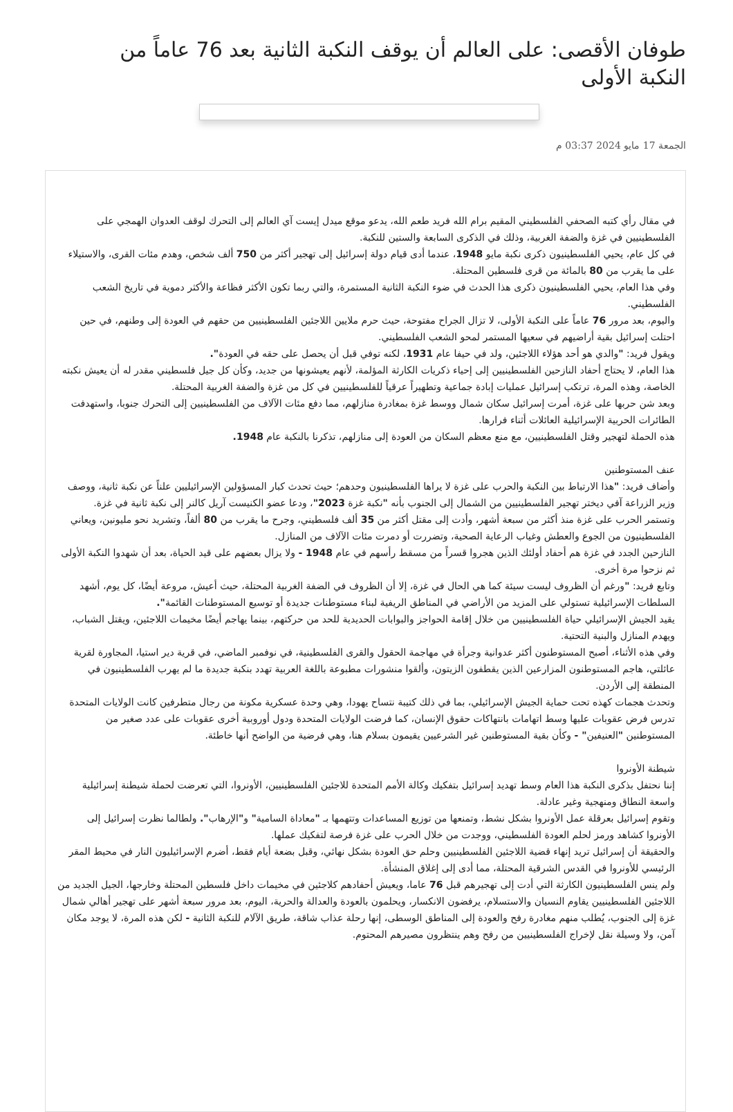طوفان الأقصى: على العالم أن يوقف النكبة الثانية بعد 76 عاماً من النكبة الأولى
الجمعة 17 مايو 2024 03:37 م
في مقال رأي كتبه الصحفي الفلسطيني المقيم برام الله فريد طعم الله، يدعو موقع ميدل إيست آي العالم إلى التحرك لوقف العدوان الهمجي على الفلسطينيين في غزة والضفة الغربية، وذلك في الذكرى السابعة والستين للنكبة.
في كل عام، يحيي الفلسطينيون ذكرى نكبة مايو 1948، عندما أدى قيام دولة إسرائيل إلى تهجير أكثر من 750 ألف شخص، وهدم مئات القرى، والاستيلاء على ما يقرب من 80 بالمائة من قرى فلسطين المحتلة.
وفي هذا العام، يحيي الفلسطينيون ذكرى هذا الحدث في ضوء النكبة الثانية المستمرة، والتي ربما تكون الأكثر فظاعة والأكثر دموية في تاريخ الشعب الفلسطيني.
واليوم، بعد مرور 76 عاماً على النكبة الأولى، لا تزال الجراح مفتوحة، حيث حرم ملايين اللاجئين الفلسطينيين من حقهم في العودة إلى وطنهم، في حين احتلت إسرائيل بقية أراضيهم في سعيها المستمر لمحو الشعب الفلسطيني.
ويقول فريد: "والدي هو أحد هؤلاء اللاجئين، ولد في حيفا عام 1931، لكنه توفي قبل أن يحصل على حقه في العودة".
هذا العام، لا يحتاج أحفاد النازحين الفلسطينيين إلى إحياء ذكريات الكارثة المؤلمة، لأنهم يعيشونها من جديد، وكأن كل جيل فلسطيني مقدر له أن يعيش نكبته الخاصة، وهذه المرة، ترتكب إسرائيل عمليات إبادة جماعية وتطهيراً عرقياً للفلسطينيين في كل من غزة والضفة الغربية المحتلة.
وبعد شن حربها على غزة، أمرت إسرائيل سكان شمال ووسط غزة بمغادرة منازلهم، مما دفع مئات الآلاف من الفلسطينيين إلى التحرك جنوبا، واستهدفت الطائرات الحربية الإسرائيلية العائلات أثناء فرارها.
هذه الحملة لتهجير وقتل الفلسطينيين، مع منع معظم السكان من العودة إلى منازلهم، تذكرنا بالنكبة عام 1948.
عنف المستوطنين
وأضاف فريد: "هذا الارتباط بين النكبة والحرب على غزة لا يراها الفلسطينيون وحدهم؛ حيث تحدث كبار المسؤولين الإسرائيليين علناً عن نكبة ثانية، ووصف وزير الزراعة آفي ديختر تهجير الفلسطينيين من الشمال إلى الجنوب بأنه "نكبة غزة 2023"، ودعا عضو الكنيست آريل كالنر إلى نكبة ثانية في غزة.
وتستمر الحرب على غزة منذ أكثر من سبعة أشهر، وأدت إلى مقتل أكثر من 35 ألف فلسطيني، وجرح ما يقرب من 80 ألفاً، وتشريد نحو مليونين، ويعاني الفلسطينيون من الجوع والعطش وغياب الرعاية الصحية، وتضررت أو دمرت مئات الآلاف من المنازل.
النازحين الجدد في غزة هم أحفاد أولئك الذين هجروا قسراً من مسقط رأسهم في عام 1948 - ولا يزال بعضهم على قيد الحياة، بعد أن شهدوا النكبة الأولى ثم نزحوا مرة أخرى.
وتابع فريد: "ورغم أن الظروف ليست سيئة كما هي الحال في غزة، إلا أن الظروف في الضفة الغربية المحتلة، حيث أعيش، مروعة أيضًا، كل يوم، أشهد السلطات الإسرائيلية تستولي على المزيد من الأراضي في المناطق الريفية لبناء مستوطنات جديدة أو توسيع المستوطنات القائمة".
يقيد الجيش الإسرائيلي حياة الفلسطينيين من خلال إقامة الحواجز والبوابات الحديدية للحد من حركتهم، بينما يهاجم أيضًا مخيمات اللاجئين، ويقتل الشباب، ويهدم المنازل والبنية التحتية.
وفي هذه الأثناء، أصبح المستوطنون أكثر عدوانية وجرأة في مهاجمة الحقول والقرى الفلسطينية، في نوفمبر الماضي، في قرية دير استيا، المجاورة لقرية عائلتي، هاجم المستوطنون المزارعين الذين يقطفون الزيتون، وألقوا منشورات مطبوعة باللغة العربية تهدد بنكبة جديدة ما لم يهرب الفلسطينيون في المنطقة إلى الأردن.
وتحدث هجمات كهذه تحت حماية الجيش الإسرائيلي، بما في ذلك كتيبة نتساح يهودا، وهي وحدة عسكرية مكونة من رجال متطرفين كانت الولايات المتحدة تدرس فرض عقوبات عليها وسط اتهامات بانتهاكات حقوق الإنسان، كما فرضت الولايات المتحدة ودول أوروبية أخرى عقوبات على عدد صغير من المستوطنين "العنيفين" - وكأن بقية المستوطنين غير الشرعيين يقيمون بسلام هنا، وهي فرضية من الواضح أنها خاطئة.
شيطنة الأونروا
إننا نحتفل بذكرى النكبة هذا العام وسط تهديد إسرائيل بتفكيك وكالة الأمم المتحدة للاجئين الفلسطينيين، الأونروا، التي تعرضت لحملة شيطنة إسرائيلية واسعة النطاق ومنهجية وغير عادلة.
وتقوم إسرائيل بعرقلة عمل الأونروا بشكل نشط، وتمنعها من توزيع المساعدات وتتهمها بـ "معاداة السامية" و"الإرهاب". ولطالما نظرت إسرائيل إلى الأونروا كشاهد ورمز لحلم العودة الفلسطيني، ووجدت من خلال الحرب على غزة فرصة لتفكيك عملها.
والحقيقة أن إسرائيل تريد إنهاء قضية اللاجئين الفلسطينيين وحلم حق العودة بشكل نهائي، وقبل بضعة أيام فقط، أضرم الإسرائيليون النار في محيط المقر الرئيسي للأونروا في القدس الشرقية المحتلة، مما أدى إلى إغلاق المنشأة.
ولم ينس الفلسطينيون الكارثة التي أدت إلى تهجيرهم قبل 76 عاما، ويعيش أحفادهم كلاجئين في مخيمات داخل فلسطين المحتلة وخارجها، الجيل الجديد من اللاجئين الفلسطينيين يقاوم النسيان والاستسلام، يرفضون الانكسار، ويحلمون بالعودة والعدالة والحرية، اليوم، بعد مرور سبعة أشهر على تهجير أهالي شمال غزة إلى الجنوب، يُطلب منهم مغادرة رفح والعودة إلى المناطق الوسطى، إنها رحلة عذاب شاقة، طريق الآلام للنكبة الثانية - لكن هذه المرة، لا يوجد مكان آمن، ولا وسيلة نقل لإخراج الفلسطينيين من رفح وهم ينتظرون مصيرهم المحتوم.